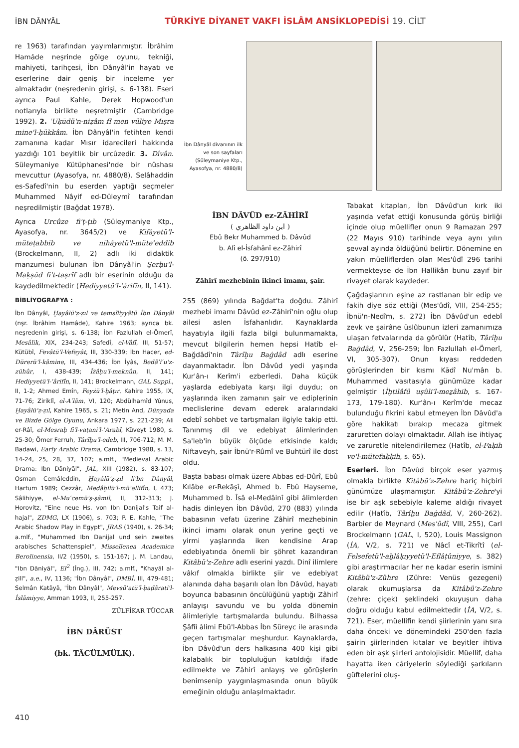İBN DÂNYÂL
TÜRKİYE DİYANET VAKFI İSLÂM ANSİKLOPEDİSİ 19. CİLT
re 1963) tarafından yayımlanmıştır. İbrâhim Hamâde neşrinde gölge oyunu, tekniği, mahiyeti, tarihçesi, İbn Dânyâl'in hayatı ve eserlerine dair geniş bir inceleme yer almaktadır (neşredenin girişi, s. 6-138). Eseri ayrıca Paul Kahle, Derek Hopwood'un notlarıyla birlikte neşretmiştir (Cambridge 1992). 2. ʿUḳūdü'n-niẓâm fî men vüliye Mıṣra mine'l-ḥükkâm. İbn Dânyâl'in fetihten kendi zamanına kadar Mısır idarecileri hakkında yazdığı 101 beyitlik bir urcûzedir. 3. Dîvân. Süleymaniye Kütüphanesi'nde bir nüshası mevcuttur (Ayasofya, nr. 4880/8). Selâhaddin es-Safedî'nin bu eserden yaptığı seçmeler Muhammed Nâyif ed-Düleymî tarafından neşredilmiştir (Bağdat 1978).
Ayrıca Urcûze fi'ṭ-ṭıb (Süleymaniye Ktp., Ayasofya, nr. 3645/2) ve Kifâyetü'l-müteṭabbib ve nihâyetü'l-müteʾeddib (Brockelmann, II, 2) adlı iki didaktik manzumesi bulunan İbn Dânyâl'in Şerḥu'l-Maḳṣûd fi't-taṣrîf adlı bir eserinin olduğu da kaydedilmektedir (Hediyyetü'l-ʿârifîn, II, 141).
BİBLİYOGRAFYA :
İbn Dânyâl, Ḫayâlü'ẓ-ẓıl ve temsîliyyâtü İbn Dânyâl (nşr. İbrâhim Hamâde), Kahire 1963; ayrıca bk. neşredenin girişi, s. 6-138; İbn Fazlullah el-Ömerî, Mesâlik, XIX, 234-243; Safedî, el-Vâfî, III, 51-57; Kütübî, Fevâtü'l-Vefeyât, III, 330-339; İbn Hacer, ed-Dürerü'l-kâmine, III, 434-436; İbn İyâs, Bedâʾiʿu'z-zühûr, I, 438-439; Îżâḥu'l-meknûn, II, 141; Hediyyetü'l-ʿârifîn, II, 141; Brockelmann, GAL Suppl., II, 1-2; Ahmed Emîn, Feyżü'l-ḫâṭır, Kahire 1955, IX, 71-76; Ziriklî, el-Aʿlâm, VI, 120; Abdülhamîd Yûnus, Ḫayâlü'ẓ-ẓıl, Kahire 1965, s. 21; Metin And, Dünyada ve Bizde Gölge Oyunu, Ankara 1977, s. 221-239; Ali er-Râî, el-Mesraḥ fi'l-vaṭani'l-ʿArabî, Küveyt 1980, s. 25-30; Ömer Ferruh, Târîḫu'l-edeb, III, 706-712; M. M. Badawi, Early Arabic Drama, Cambridge 1988, s. 13, 14-24, 25, 28, 37, 107; a.mlf., "Medieval Arabic Drama: Ibn Dāniyāl", JAL, XIII (1982), s. 83-107; Osman Cemâleddin, Ḫayâlü'ẓ-ẓıl li'bn Dânyâl, Hartum 1989; Cezzâr, Medâḫilü'l-müʾellifîn, I, 473; Sâlihiyye, el-Muʿcemü'ş-şâmil, II, 312-313; J. Horovitz, "Eine neue Hs. von Ibn Danijal's Taif al-hajal", ZDMG, LX (1906), s. 703; P. E. Kahle, "The Arabic Shadow Play in Egypt", JRAS (1940), s. 26-34; a.mlf., "Muhammed Ibn Danijal und sein zweites arabisches Schattenspiel", Missellenea Academica Berolinensia, II/2 (1950), s. 151-167; J. M. Landau, "Ibn Dāniyāl", EI<sup>2</sup> (İng.), III, 742; a.mlf., "Khayāl al-ẓill", a.e., IV, 1136; "İbn Dânyâl", DMBİ, III, 479-481; Selmân Katâyâ, "İbn Dânyâl", Mevsûʿatü'l-ḥaḍârati'l-İslâmiyye, Amman 1993, II, 255-257.
ZÜLFİKAR TÜCCAR
İBN DÂRÜST
(bk. TÂCÜLMÜLK).
İbn Dânyâl divanının ilk ve son sayfaları (Süleymaniye Ktp., Ayasofya, nr. 4880/8)
İBN DÂVÛD ez-ZÂHİRÎ
( ابن داود الظاهري )
Ebû Bekr Muhammed b. Dâvûd
b. Alî el-İsfahânî ez-Zâhirî
(ö. 297/910)
Zâhirî mezhebinin ikinci imamı, şair.
255 (869) yılında Bağdat'ta doğdu. Zâhirî mezhebi imamı Dâvûd ez-Zâhirî'nin oğlu olup ailesi aslen İsfahanlıdır. Kaynaklarda hayatıyla ilgili fazla bilgi bulunmamakta, mevcut bilgilerin hemen hepsi Hatîb el-Bağdâdî'nin Târîḫu Baġdâd adlı eserine dayanmaktadır. İbn Dâvûd yedi yaşında Kur'ân-ı Kerîm'i ezberledi. Daha küçük yaşlarda edebiyata karşı ilgi duydu; on yaşlarında iken zamanın şair ve ediplerinin meclislerine devam ederek aralarındaki edebî sohbet ve tartışmaları ilgiyle takip etti. Tanınmış dil ve edebiyat âlimlerinden Sa'leb'in büyük ölçüde etkisinde kaldı; Niftaveyh, şair İbnü'r-Rûmî ve Buhtürî ile dost oldu.
Başta babası olmak üzere Abbas ed-Dûrî, Ebû Kılâbe er-Rekāşî, Ahmed b. Ebû Hayseme, Muhammed b. Îsâ el-Medâinî gibi âlimlerden hadis dinleyen İbn Dâvûd, 270 (883) yılında babasının vefatı üzerine Zâhirî mezhebinin ikinci imamı olarak onun yerine geçti ve yirmi yaşlarında iken kendisine Arap edebiyatında önemli bir şöhret kazandıran Kitâbü'z-Zehre adlı eserini yazdı. Dinî ilimlere vâkıf olmakla birlikte şiir ve edebiyat alanında daha başarılı olan İbn Dâvûd, hayatı boyunca babasının öncülüğünü yaptığı Zâhirî anlayışı savundu ve bu yolda dönemin âlimleriyle tartışmalarda bulundu. Bilhassa Şâfiî âlimi Ebü'l-Abbas İbn Süreyc ile arasında geçen tartışmalar meşhurdur. Kaynaklarda, İbn Dâvûd'un ders halkasına 400 kişi gibi kalabalık bir topluluğun katıldığı ifade edilmekte ve Zâhirî anlayış ve görüşlerin benimsenip yaygınlaşmasında onun büyük emeğinin olduğu anlaşılmaktadır.
Tabakat kitapları, İbn Dâvûd'un kırk iki yaşında vefat ettiği konusunda görüş birliği içinde olup müellifler onun 9 Ramazan 297 (22 Mayıs 910) tarihinde veya aynı yılın şevval ayında öldüğünü belirtir. Döneminе en yakın müelliflerden olan Mes'ûdî 296 tarihi vermekteyse de İbn Hallikân bunu zayıf bir rivayet olarak kaydeder.
Çağdaşlarının eşine az rastlanan bir edip ve fakih diye söz ettiği (Mes'ûdî, VIII, 254-255; İbnü'n-Nedîm, s. 272) İbn Dâvûd'un edebî zevk ve şairâne üslûbunun izleri zamanımıza ulaşan fetvalarında da görülür (Hatîb, Târîḫu Baġdâd, V, 256-259; İbn Fazlullah el-Ömerî, VI, 305-307). Onun kıyası reddeden görüşlerinden bir kısmı Kādî Nu'mân b. Muhammed vasıtasıyla günümüze kadar gelmiştir (İḫtilâfü uṣûli'l-meẕâhib, s. 167-173, 179-180). Kur'ân-ı Kerîm'de mecaz bulunduğu fikrini kabul etmeyen İbn Dâvûd'a göre hakikatı bırakıp mecaza gitmek zaruretten dolayı olmaktadır. Allah ise ihtiyaç ve zaruretle nitelendirilemez (Hatîb, el-Faḳīh ve'l-mütefaḳḳih, s. 65).
Eserleri. İbn Dâvûd birçok eser yazmış olmakla birlikte Kitâbü'z-Zehre hariç hiçbiri günümüze ulaşmamıştır. Kitâbü'z-Zehre'yi ise bir aşk sebebiyle kaleme aldığı rivayet edilir (Hatîb, Târîḫu Baġdâd, V, 260-262). Barbier de Meynard (Mes'ûdî, VIII, 255), Carl Brockelmann (GAL, I, 520), Louis Massignon (İA, V/2, s. 721) ve Nâcî et-Tikrîtî (el-Felsefetü'l-aḫlâḳıyyetü'l-Eflâṭûniyye, s. 382) gibi araştırmacılar her ne kadar eserin ismini Kitâbü'z-Zühre (Zühre: Venüs gezegeni) olarak okumuşlarsa da Kitâbü'z-Zehre (zehre: çiçek) şeklindeki okuyuşun daha doğru olduğu kabul edilmektedir (İA, V/2, s. 721). Eser, müellifin kendi şiirlerinin yanı sıra daha önceki ve dönemindeki 250'den fazla şairin şiirlerinden kıtalar ve beyitler ihtiva eden bir aşk şiirleri antolojisidir. Müellif, daha hayatta iken câriyelerin söylediği şarkıların güftelerini oluş-
410